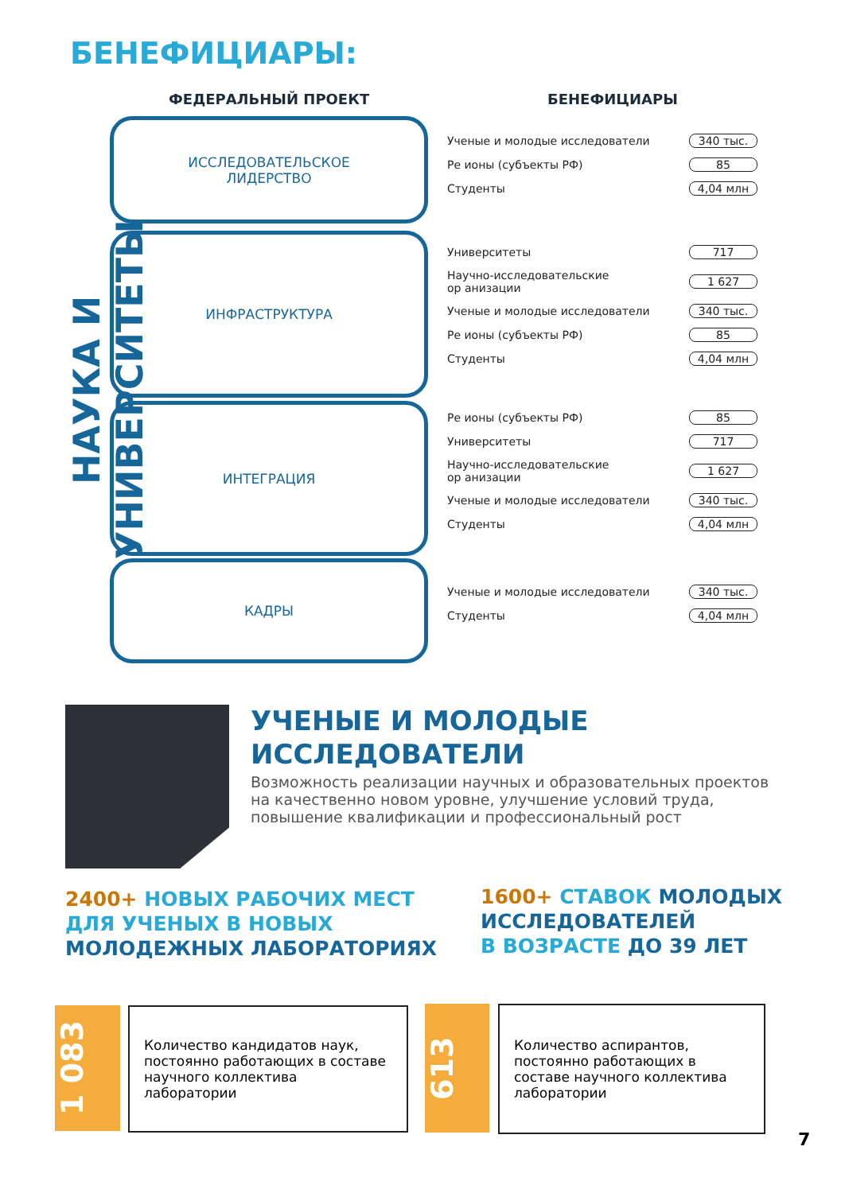БЕНЕФИЦИАРЫ:
ФЕДЕРАЛЬНЫЙ ПРОЕКТ БЕНЕФИЦИАРЫ
НАУКА И УНИВЕРСИТЕТЫ
ИССЛЕДОВАТЕЛЬСКОЕ
ЛИДЕРСТВО
ИНФРАСТРУКТУРА
ИНТЕГРАЦИЯ
КАДРЫ
Ученые и молодые исследователи 340 тыс.
Ре ионы (субъекты РФ) 85
Студенты 4,04 млн
Университеты 717
Научно-исследовательские
ор анизации 1 627
Ученые и молодые исследователи 340 тыс.
Ре ионы (субъекты РФ) 85
Студенты 4,04 млн
Ре ионы (субъекты РФ) 85
Университеты 717
Научно-исследовательские
ор анизации 1 627
Ученые и молодые исследователи 340 тыс.
Студенты 4,04 млн
Ученые и молодые исследователи 340 тыс.
Студенты 4,04 млн
УЧЕНЫЕ И МОЛОДЫЕ
ИССЛЕДОВАТЕЛИ
Возможность реализации научных и образовательных проектов на качественно новом уровне, улучшение условий труда, повышение квалификации и профессиональный рост
2400+ НОВЫХ РАБОЧИХ МЕСТ
ДЛЯ УЧЕНЫХ В НОВЫХ
МОЛОДЕЖНЫХ ЛАБОРАТОРИЯХ
1600+ СТАВОК МОЛОДЫХ
ИССЛЕДОВАТЕЛЕЙ
В ВОЗРАСТЕ ДО 39 ЛЕТ
1 083
Количество кандидатов наук, постоянно работающих в составе научного коллектива лаборатории
613
Количество аспирантов, постоянно работающих в составе научного коллектива лаборатории
7